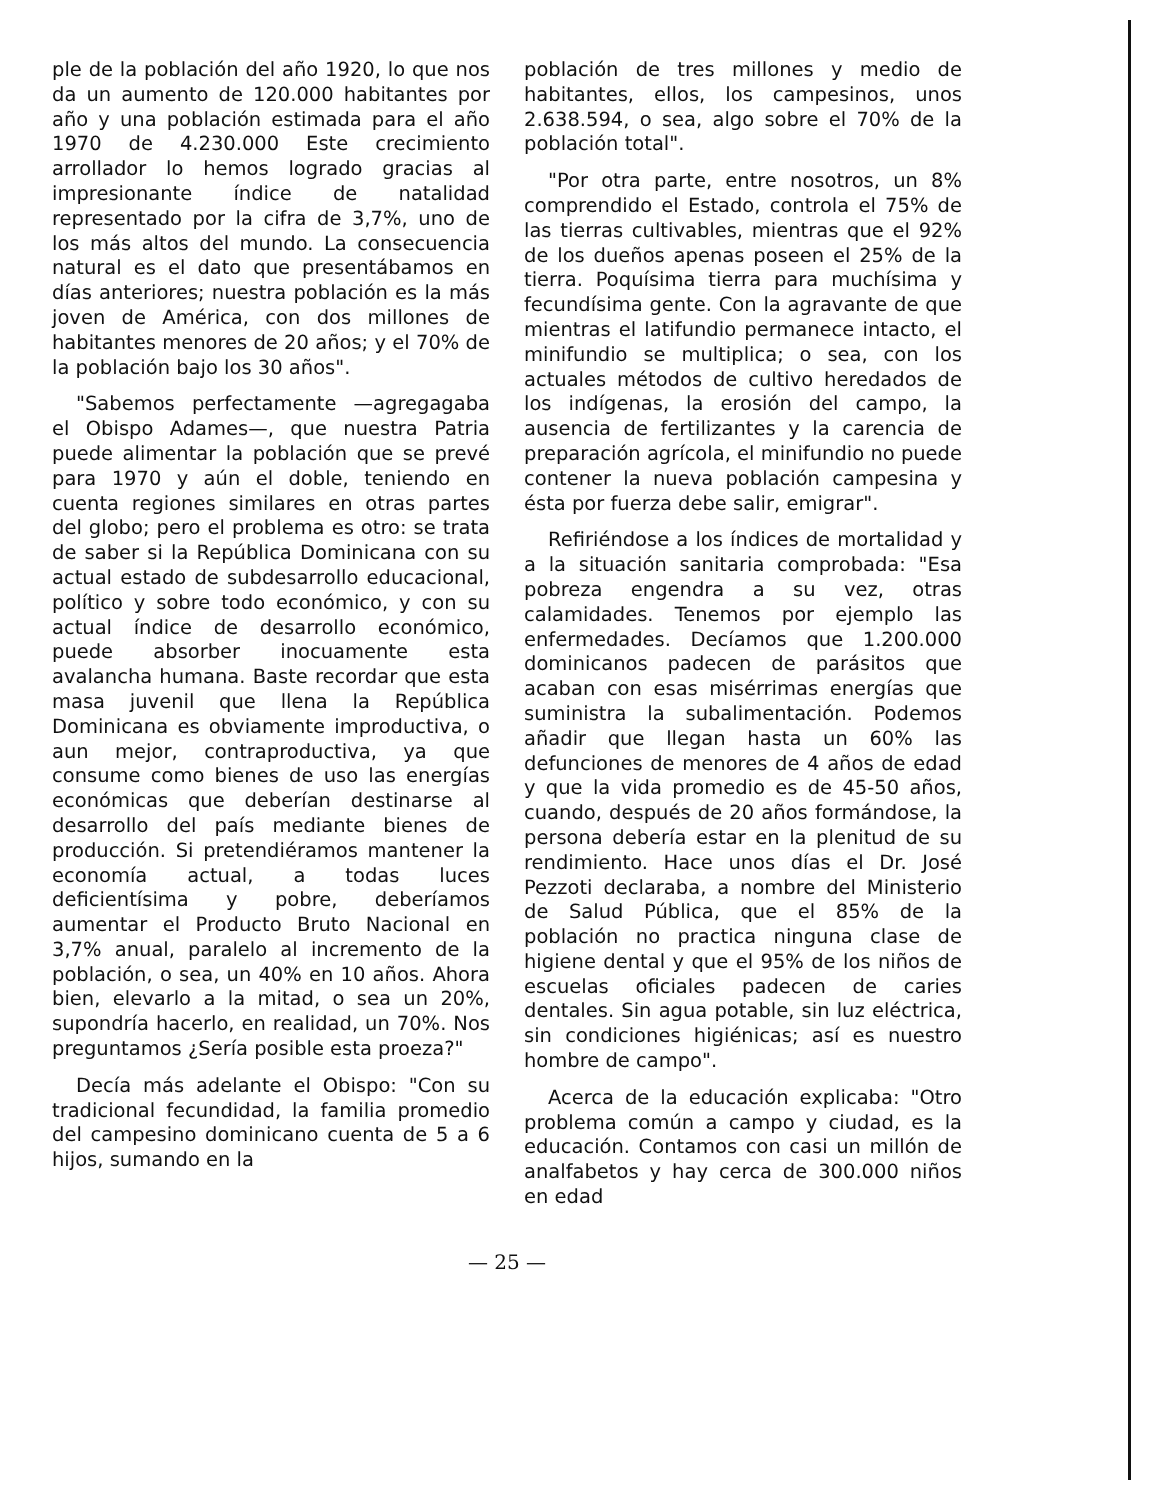ple de la población del año 1920, lo que nos da un aumento de 120.000 habitantes por año y una población estimada para el año 1970 de 4.230.000 Este crecimiento arrollador lo hemos logrado gracias al impresionante índice de natalidad representado por la cifra de 3,7%, uno de los más altos del mundo. La consecuencia natural es el dato que presentábamos en días anteriores; nuestra población es la más joven de América, con dos millones de habitantes menores de 20 años; y el 70% de la población bajo los 30 años".
"Sabemos perfectamente —agregagaba el Obispo Adames—, que nuestra Patria puede alimentar la población que se prevé para 1970 y aún el doble, teniendo en cuenta regiones similares en otras partes del globo; pero el problema es otro: se trata de saber si la República Dominicana con su actual estado de subdesarrollo educacional, político y sobre todo económico, y con su actual índice de desarrollo económico, puede absorber inocuamente esta avalancha humana. Baste recordar que esta masa juvenil que llena la República Dominicana es obviamente improductiva, o aun mejor, contraproductiva, ya que consume como bienes de uso las energías económicas que deberían destinarse al desarrollo del país mediante bienes de producción. Si pretendiéramos mantener la economía actual, a todas luces deficientísima y pobre, deberíamos aumentar el Producto Bruto Nacional en 3,7% anual, paralelo al incremento de la población, o sea, un 40% en 10 años. Ahora bien, elevarlo a la mitad, o sea un 20%, supondría hacerlo, en realidad, un 70%. Nos preguntamos ¿Sería posible esta proeza?"
Decía más adelante el Obispo: "Con su tradicional fecundidad, la familia promedio del campesino dominicano cuenta de 5 a 6 hijos, sumando en la
población de tres millones y medio de habitantes, ellos, los campesinos, unos 2.638.594, o sea, algo sobre el 70% de la población total".
"Por otra parte, entre nosotros, un 8% comprendido el Estado, controla el 75% de las tierras cultivables, mientras que el 92% de los dueños apenas poseen el 25% de la tierra. Poquísima tierra para muchísima y fecundísima gente. Con la agravante de que mientras el latifundio permanece intacto, el minifundio se multiplica; o sea, con los actuales métodos de cultivo heredados de los indígenas, la erosión del campo, la ausencia de fertilizantes y la carencia de preparación agrícola, el minifundio no puede contener la nueva población campesina y ésta por fuerza debe salir, emigrar".
Refiriéndose a los índices de mortalidad y a la situación sanitaria comprobada: "Esa pobreza engendra a su vez, otras calamidades. Tenemos por ejemplo las enfermedades. Decíamos que 1.200.000 dominicanos padecen de parásitos que acaban con esas misérrimas energías que suministra la subalimentación. Podemos añadir que llegan hasta un 60% las defunciones de menores de 4 años de edad y que la vida promedio es de 45-50 años, cuando, después de 20 años formándose, la persona debería estar en la plenitud de su rendimiento. Hace unos días el Dr. José Pezzoti declaraba, a nombre del Ministerio de Salud Pública, que el 85% de la población no practica ninguna clase de higiene dental y que el 95% de los niños de escuelas oficiales padecen de caries dentales. Sin agua potable, sin luz eléctrica, sin condiciones higiénicas; así es nuestro hombre de campo".
Acerca de la educación explicaba: "Otro problema común a campo y ciudad, es la educación. Contamos con casi un millón de analfabetos y hay cerca de 300.000 niños en edad
— 25 —